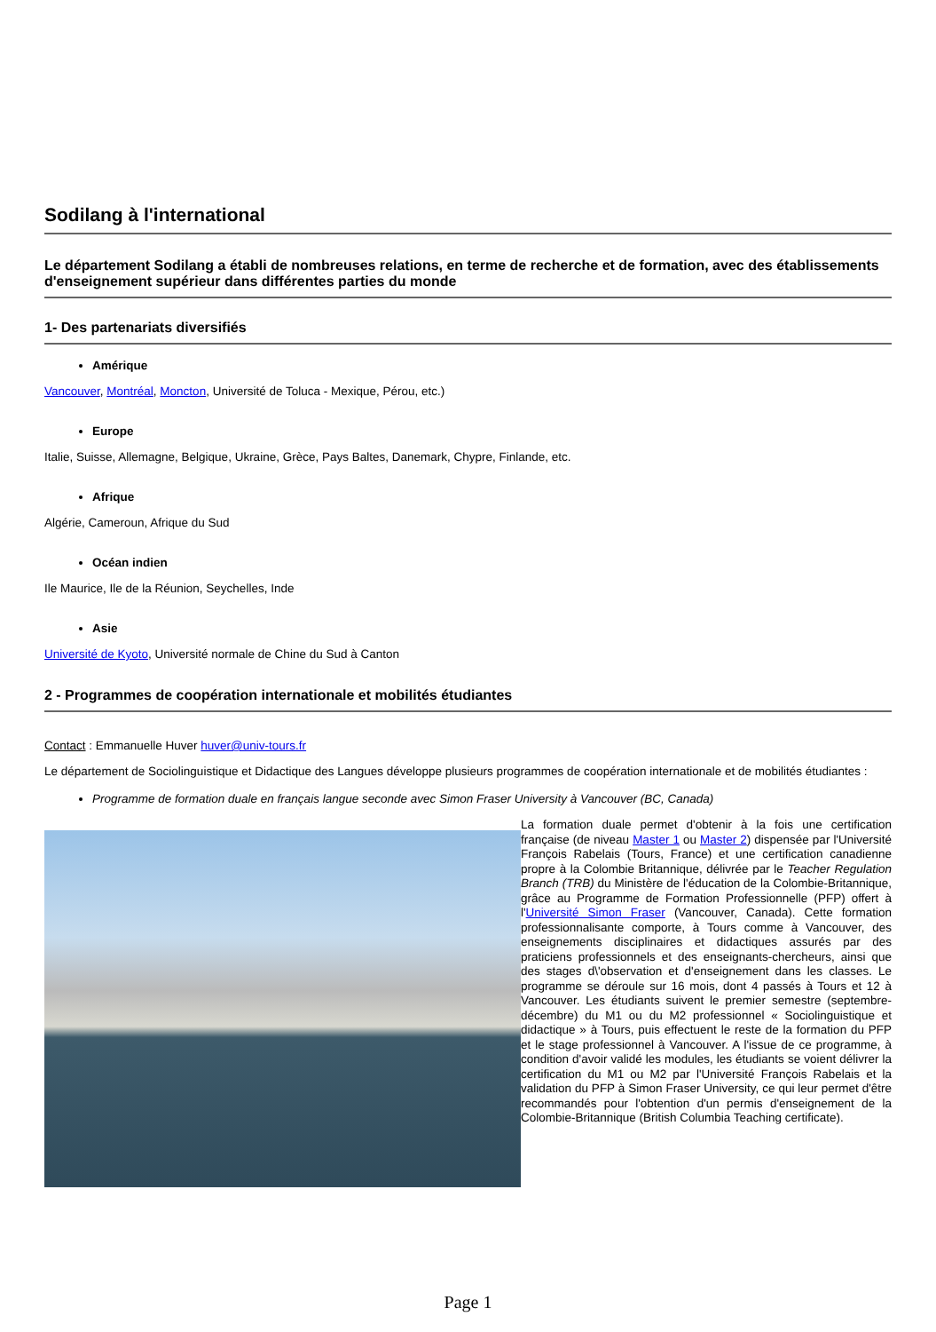Sodilang à l'international
Le département Sodilang a établi de nombreuses relations, en terme de recherche et de formation, avec des établissements d'enseignement supérieur dans différentes parties du monde
1- Des partenariats diversifiés
Amérique
Vancouver, Montréal, Moncton, Université de Toluca - Mexique, Pérou, etc.)
Europe
Italie, Suisse, Allemagne, Belgique, Ukraine, Grèce, Pays Baltes, Danemark, Chypre, Finlande, etc.
Afrique
Algérie, Cameroun, Afrique du Sud
Océan indien
Ile Maurice, Ile de la Réunion, Seychelles, Inde
Asie
Université de Kyoto, Université normale de Chine du Sud à Canton
2 - Programmes de coopération internationale et mobilités étudiantes
Contact : Emmanuelle Huver huver@univ-tours.fr
Le département de Sociolinguistique et Didactique des Langues développe plusieurs programmes de coopération internationale et de mobilités étudiantes :
Programme de formation duale en français langue seconde avec Simon Fraser University à Vancouver (BC, Canada)
La formation duale permet d'obtenir à la fois une certification française (de niveau Master 1 ou Master 2) dispensée par l'Université François Rabelais (Tours, France) et une certification canadienne propre à la Colombie Britannique, délivrée par le Teacher Regulation Branch (TRB) du Ministère de l'éducation de la Colombie-Britannique, grâce au Programme de Formation Professionnelle (PFP) offert à l'Université Simon Fraser (Vancouver, Canada). Cette formation professionnalisante comporte, à Tours comme à Vancouver, des enseignements disciplinaires et didactiques assurés par des praticiens professionnels et des enseignants-chercheurs, ainsi que des stages d\'observation et d'enseignement dans les classes. Le programme se déroule sur 16 mois, dont 4 passés à Tours et 12 à Vancouver. Les étudiants suivent le premier semestre (septembre-décembre) du M1 ou du M2 professionnel « Sociolinguistique et didactique » à Tours, puis effectuent le reste de la formation du PFP et le stage professionnel à Vancouver. A l'issue de ce programme, à condition d'avoir validé les modules, les étudiants se voient délivrer la certification du M1 ou M2 par l'Université François Rabelais et la validation du PFP à Simon Fraser University, ce qui leur permet d'être recommandés pour l'obtention d'un permis d'enseignement de la Colombie-Britannique (British Columbia Teaching certificate).
Page 1